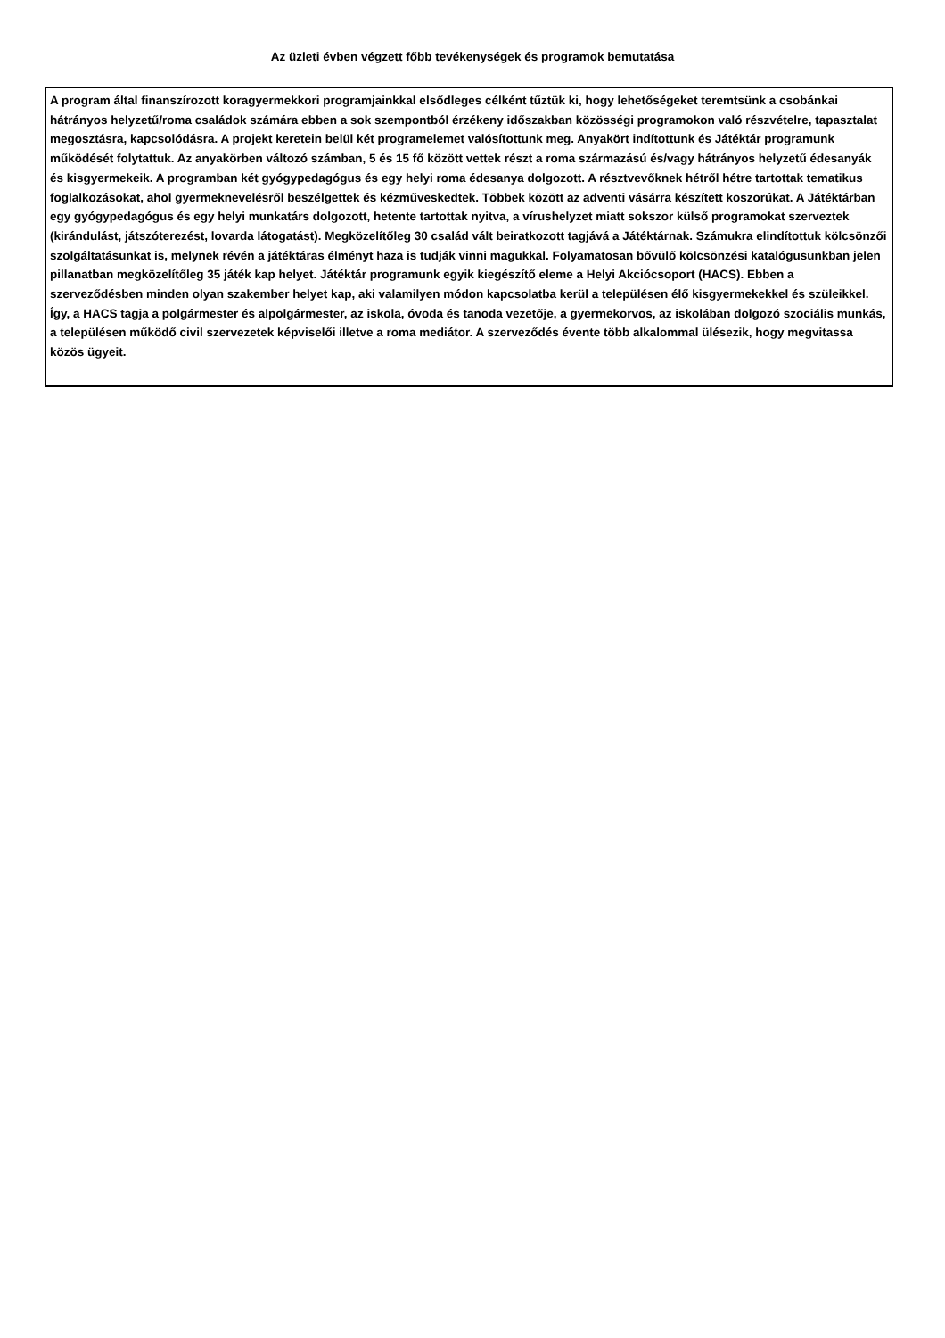Az üzleti évben végzett főbb tevékenységek és programok bemutatása
A program által finanszírozott koragyermekkori programjainkkal elsődleges célként tűztük ki, hogy lehetőségeket teremtsünk a csobánkai hátrányos helyzetű/roma családok számára ebben a sok szempontból érzékeny időszakban közösségi programokon való részvételre, tapasztalat megosztásra, kapcsolódásra. A projekt keretein belül két programelemet valósítottunk meg. Anyakört indítottunk és Játéktár programunk működését folytattuk. Az anyakörben változó számban, 5 és 15 fő között vettek részt a roma származású és/vagy hátrányos helyzetű édesanyák és kisgyermekeik. A programban két gyógypedagógus és egy helyi roma édesanya dolgozott. A résztvevőknek hétről hétre tartottak tematikus foglalkozásokat, ahol gyermeknevelésről beszélgettek és kézműveskedtek. Többek között az adventi vásárra készített koszorúkat. A Játéktárban egy gyógypedagógus és egy helyi munkatárs dolgozott, hetente tartottak nyitva, a vírushelyzet miatt sokszor külső programokat szerveztek (kirándulást, játszóterezést, lovarda látogatást). Megközelítőleg 30 család vált beiratkozott tagjává a Játéktárnak. Számukra elindítottuk kölcsönzői szolgáltatásunkat is, melynek révén a játéktáras élményt haza is tudják vinni magukkal. Folyamatosan bővülő kölcsönzési katalógusunkban jelen pillanatban megközelítőleg 35 játék kap helyet. Játéktár programunk egyik kiegészítő eleme a Helyi Akciócsoport (HACS). Ebben a szerveződésben minden olyan szakember helyet kap, aki valamilyen módon kapcsolatba kerül a településen élő kisgyermekekkel és szüleikkel. Így, a HACS tagja a polgármester és alpolgármester, az iskola, óvoda és tanoda vezetője, a gyermekorvos, az iskolában dolgozó szociális munkás, a településen működő civil szervezetek képviselői illetve a roma mediátor. A szerveződés évente több alkalommal ülésezik, hogy megvitassa közös ügyeit.